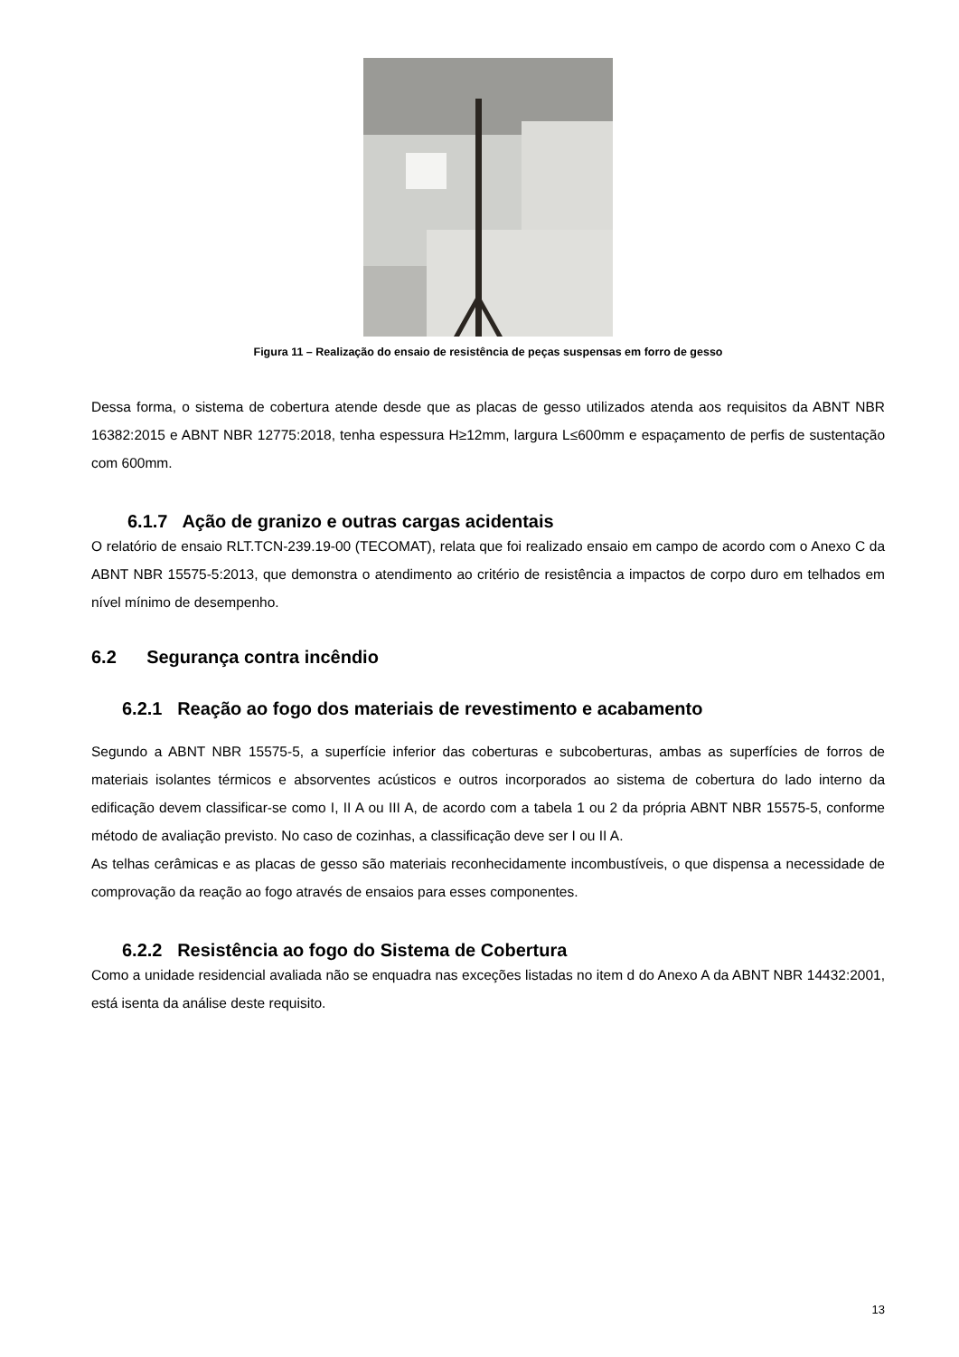Figura 11 – Realização do ensaio de resistência de peças suspensas em forro de gesso
Dessa forma, o sistema de cobertura atende desde que as placas de gesso utilizados atenda aos requisitos da ABNT NBR 16382:2015 e ABNT NBR 12775:2018, tenha espessura H≥12mm, largura L≤600mm e espaçamento de perfis de sustentação com 600mm.
6.1.7 Ação de granizo e outras cargas acidentais
O relatório de ensaio RLT.TCN-239.19-00 (TECOMAT), relata que foi realizado ensaio em campo de acordo com o Anexo C da ABNT NBR 15575-5:2013, que demonstra o atendimento ao critério de resistência a impactos de corpo duro em telhados em nível mínimo de desempenho.
6.2 Segurança contra incêndio
6.2.1 Reação ao fogo dos materiais de revestimento e acabamento
Segundo a ABNT NBR 15575-5, a superfície inferior das coberturas e subcoberturas, ambas as superfícies de forros de materiais isolantes térmicos e absorventes acústicos e outros incorporados ao sistema de cobertura do lado interno da edificação devem classificar-se como I, II A ou III A, de acordo com a tabela 1 ou 2 da própria ABNT NBR 15575-5, conforme método de avaliação previsto. No caso de cozinhas, a classificação deve ser I ou II A.
As telhas cerâmicas e as placas de gesso são materiais reconhecidamente incombustíveis, o que dispensa a necessidade de comprovação da reação ao fogo através de ensaios para esses componentes.
6.2.2 Resistência ao fogo do Sistema de Cobertura
Como a unidade residencial avaliada não se enquadra nas exceções listadas no item d do Anexo A da ABNT NBR 14432:2001, está isenta da análise deste requisito.
13